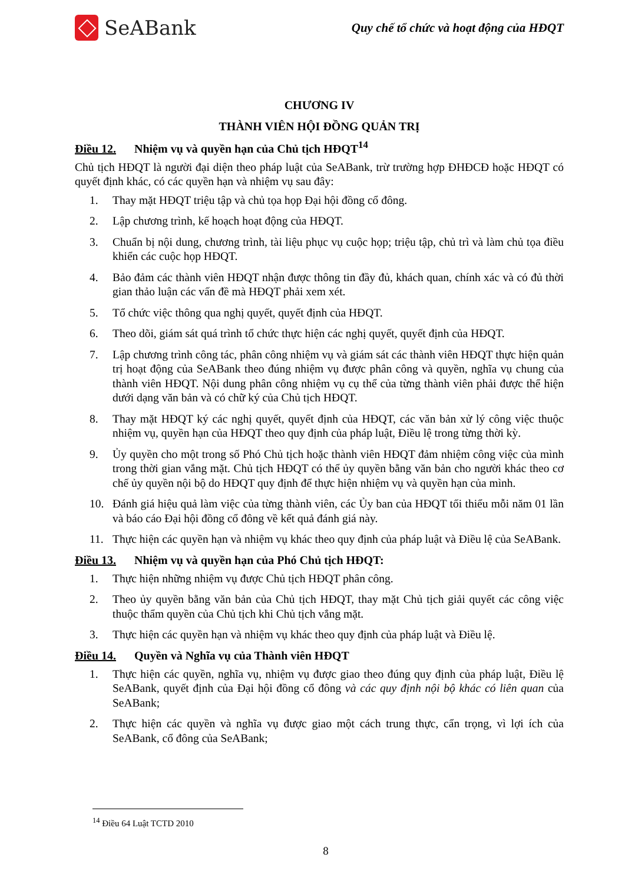SeABank
Quy chế tổ chức và hoạt động của HĐQT
CHƯƠNG IV
THÀNH VIÊN HỘI ĐỒNG QUẢN TRỊ
Điều 12. Nhiệm vụ và quyền hạn của Chủ tịch HĐQT<sup>14</sup>
Chủ tịch HĐQT là người đại diện theo pháp luật của SeABank, trừ trường hợp ĐHĐCĐ hoặc HĐQT có quyết định khác, có các quyền hạn và nhiệm vụ sau đây:
1. Thay mặt HĐQT triệu tập và chủ tọa họp Đại hội đồng cổ đông.
2. Lập chương trình, kế hoạch hoạt động của HĐQT.
3. Chuẩn bị nội dung, chương trình, tài liệu phục vụ cuộc họp; triệu tập, chủ trì và làm chủ tọa điều khiển các cuộc họp HĐQT.
4. Bảo đảm các thành viên HĐQT nhận được thông tin đầy đủ, khách quan, chính xác và có đủ thời gian thảo luận các vấn đề mà HĐQT phải xem xét.
5. Tổ chức việc thông qua nghị quyết, quyết định của HĐQT.
6. Theo dõi, giám sát quá trình tổ chức thực hiện các nghị quyết, quyết định của HĐQT.
7. Lập chương trình công tác, phân công nhiệm vụ và giám sát các thành viên HĐQT thực hiện quản trị hoạt động của SeABank theo đúng nhiệm vụ được phân công và quyền, nghĩa vụ chung của thành viên HĐQT. Nội dung phân công nhiệm vụ cụ thể của từng thành viên phải được thể hiện dưới dạng văn bản và có chữ ký của Chủ tịch HĐQT.
8. Thay mặt HĐQT ký các nghị quyết, quyết định của HĐQT, các văn bản xử lý công việc thuộc nhiệm vụ, quyền hạn của HĐQT theo quy định của pháp luật, Điều lệ trong từng thời kỳ.
9. Ủy quyền cho một trong số Phó Chủ tịch hoặc thành viên HĐQT đảm nhiệm công việc của mình trong thời gian vắng mặt. Chủ tịch HĐQT có thể ủy quyền bằng văn bản cho người khác theo cơ chế ủy quyền nội bộ do HĐQT quy định để thực hiện nhiệm vụ và quyền hạn của mình.
10. Đánh giá hiệu quả làm việc của từng thành viên, các Ủy ban của HĐQT tối thiểu mỗi năm 01 lần và báo cáo Đại hội đồng cổ đông về kết quả đánh giá này.
11. Thực hiện các quyền hạn và nhiệm vụ khác theo quy định của pháp luật và Điều lệ của SeABank.
Điều 13. Nhiệm vụ và quyền hạn của Phó Chủ tịch HĐQT:
1. Thực hiện những nhiệm vụ được Chủ tịch HĐQT phân công.
2. Theo ủy quyền bằng văn bản của Chủ tịch HĐQT, thay mặt Chủ tịch giải quyết các công việc thuộc thẩm quyền của Chủ tịch khi Chủ tịch vắng mặt.
3. Thực hiện các quyền hạn và nhiệm vụ khác theo quy định của pháp luật và Điều lệ.
Điều 14. Quyền và Nghĩa vụ của Thành viên HĐQT
1. Thực hiện các quyền, nghĩa vụ, nhiệm vụ được giao theo đúng quy định của pháp luật, Điều lệ SeABank, quyết định của Đại hội đồng cổ đông và các quy định nội bộ khác có liên quan của SeABank;
2. Thực hiện các quyền và nghĩa vụ được giao một cách trung thực, cẩn trọng, vì lợi ích của SeABank, cổ đông của SeABank;
<sup>14</sup> Điều 64 Luật TCTD 2010
8